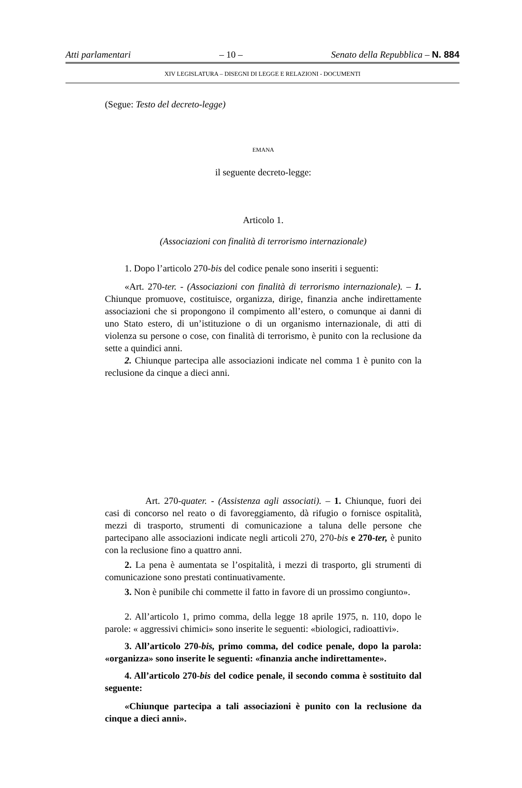Atti parlamentari – 10 – Senato della Repubblica – N. 884
XIV LEGISLATURA – DISEGNI DI LEGGE E RELAZIONI - DOCUMENTI
(Segue: Testo del decreto-legge)
EMANA
il seguente decreto-legge:
Articolo 1.
(Associazioni con finalità di terrorismo internazionale)
1. Dopo l’articolo 270-bis del codice penale sono inseriti i seguenti:
«Art. 270-ter. - (Associazioni con finalità di terrorismo internazionale). – 1. Chiunque promuove, costituisce, organizza, dirige, finanzia anche indirettamente associazioni che si propongono il compimento all’estero, o comunque ai danni di uno Stato estero, di un’istituzione o di un organismo internazionale, di atti di violenza su persone o cose, con finalità di terrorismo, è punito con la reclusione da sette a quindici anni.
2. Chiunque partecipa alle associazioni indicate nel comma 1 è punito con la reclusione da cinque a dieci anni.
Art. 270-quater. - (Assistenza agli associati). – 1. Chiunque, fuori dei casi di concorso nel reato o di favoreggiamento, dà rifugio o fornisce ospitalità, mezzi di trasporto, strumenti di comunicazione a taluna delle persone che partecipano alle associazioni indicate negli articoli 270, 270-bis e 270-ter, è punito con la reclusione fino a quattro anni.
2. La pena è aumentata se l’ospitalità, i mezzi di trasporto, gli strumenti di comunicazione sono prestati continuativamente.
3. Non è punibile chi commette il fatto in favore di un prossimo congiunto».
2. All’articolo 1, primo comma, della legge 18 aprile 1975, n. 110, dopo le parole: « aggressivi chimici» sono inserite le seguenti: «biologici, radioattivi».
3. All’articolo 270-bis, primo comma, del codice penale, dopo la parola: «organizza» sono inserite le seguenti: «finanzia anche indirettamente».
4. All’articolo 270-bis del codice penale, il secondo comma è sostituito dal seguente:
«Chiunque partecipa a tali associazioni è punito con la reclusione da cinque a dieci anni».